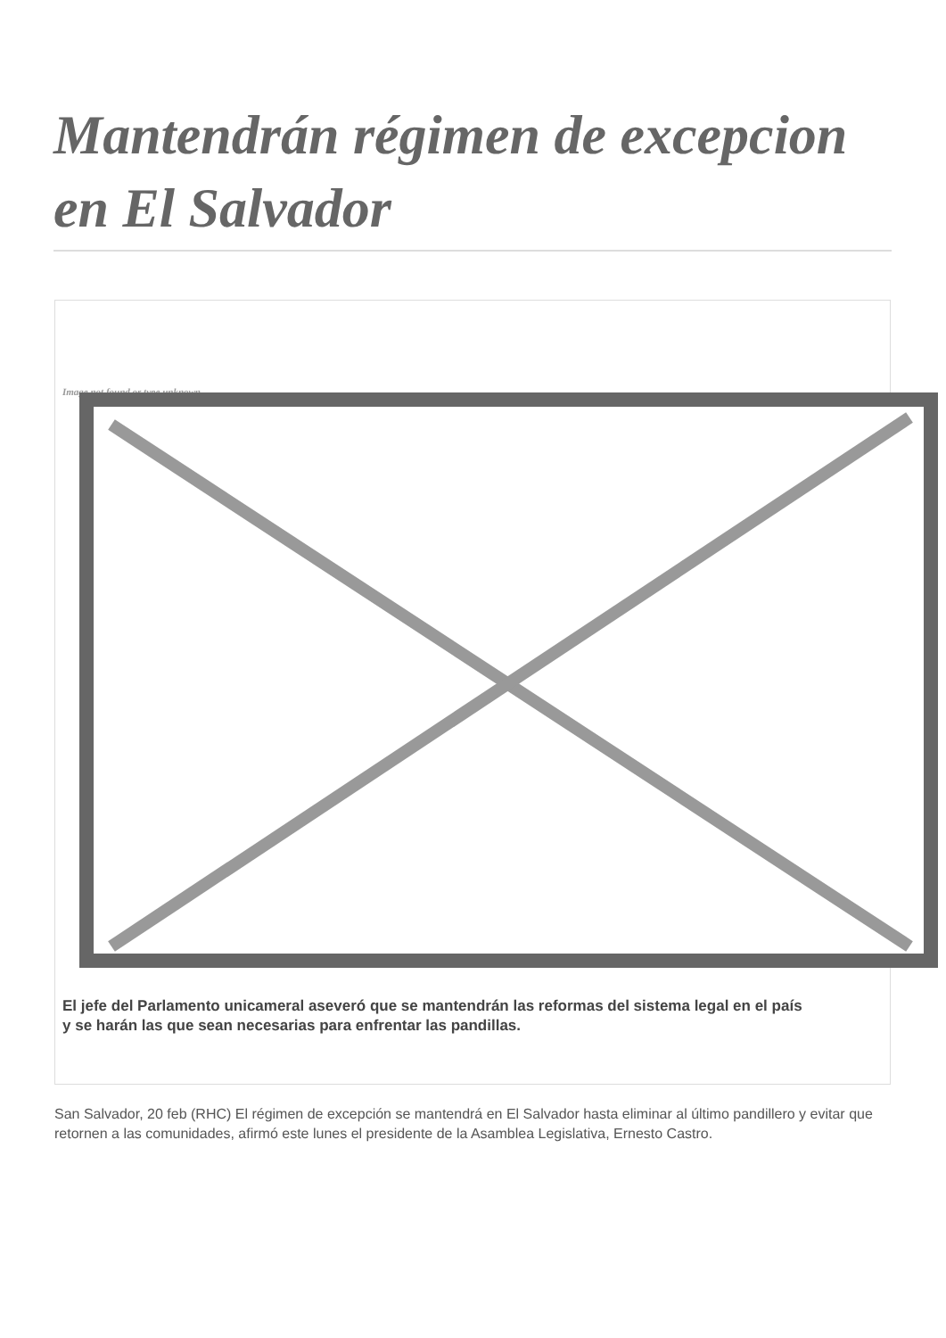Mantendrán régimen de excepcion en El Salvador
Image not found or type unknown
El jefe del Parlamento unicameral aseveró que se mantendrán las reformas del sistema legal en el país
y se harán las que sean necesarias para enfrentar las pandillas.
San Salvador, 20 feb (RHC) El régimen de excepción se mantendrá en El Salvador hasta eliminar al último pandillero y evitar que retornen a las comunidades, afirmó este lunes el presidente de la Asamblea Legislativa, Ernesto Castro.